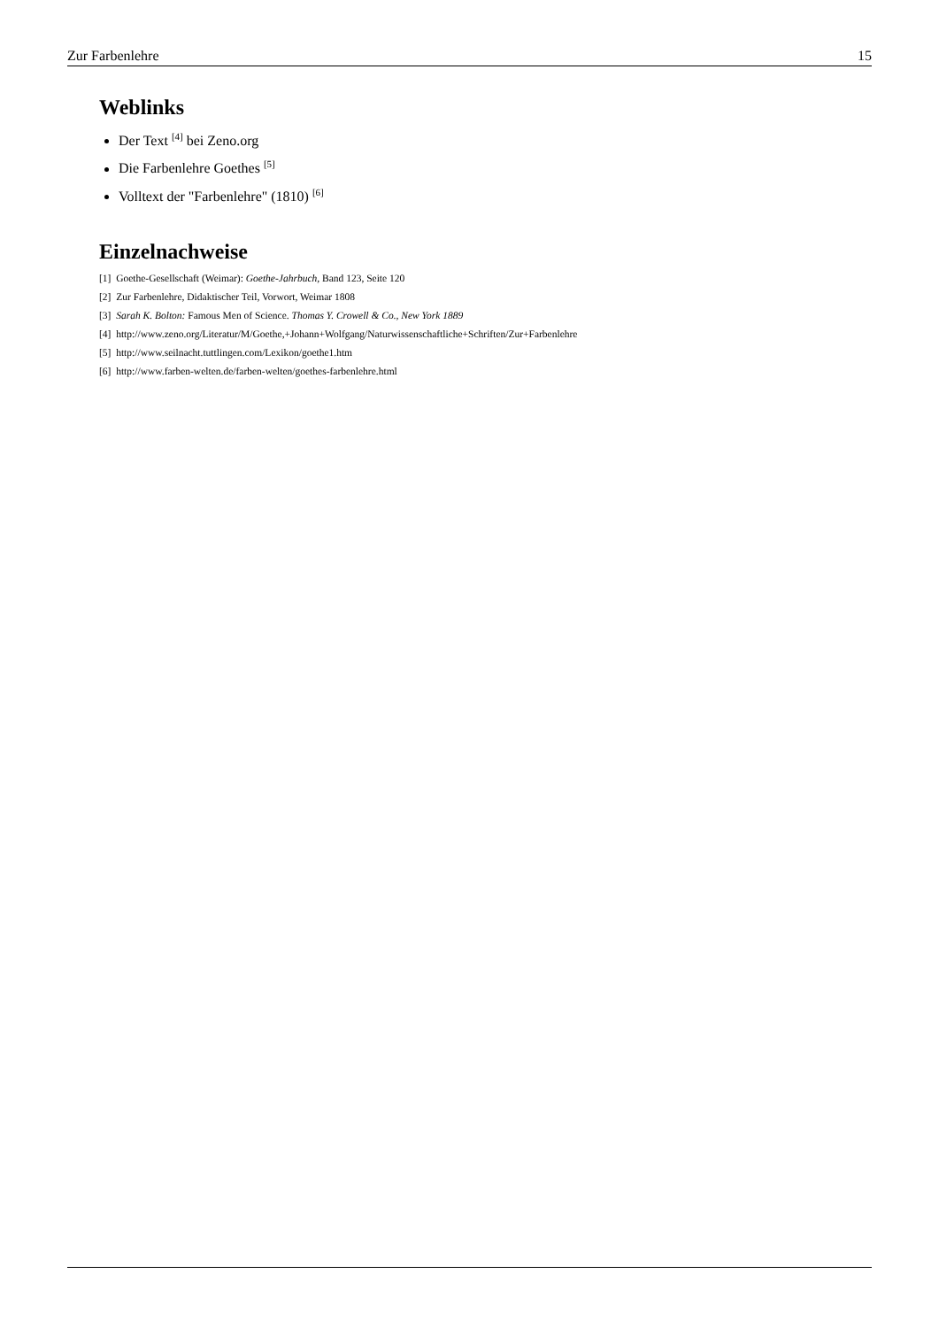Zur Farbenlehre 15
Weblinks
Der Text <sup>[4]</sup> bei Zeno.org
Die Farbenlehre Goethes <sup>[5]</sup>
Volltext der "Farbenlehre" (1810) <sup>[6]</sup>
Einzelnachweise
[1] Goethe-Gesellschaft (Weimar): Goethe-Jahrbuch, Band 123, Seite 120
[2] Zur Farbenlehre, Didaktischer Teil, Vorwort, Weimar 1808
[3] Sarah K. Bolton: Famous Men of Science. Thomas Y. Crowell & Co., New York 1889
[4] http://www.zeno.org/Literatur/M/Goethe,+Johann+Wolfgang/Naturwissenschaftliche+Schriften/Zur+Farbenlehre
[5] http://www.seilnacht.tuttlingen.com/Lexikon/goethe1.htm
[6] http://www.farben-welten.de/farben-welten/goethes-farbenlehre.html